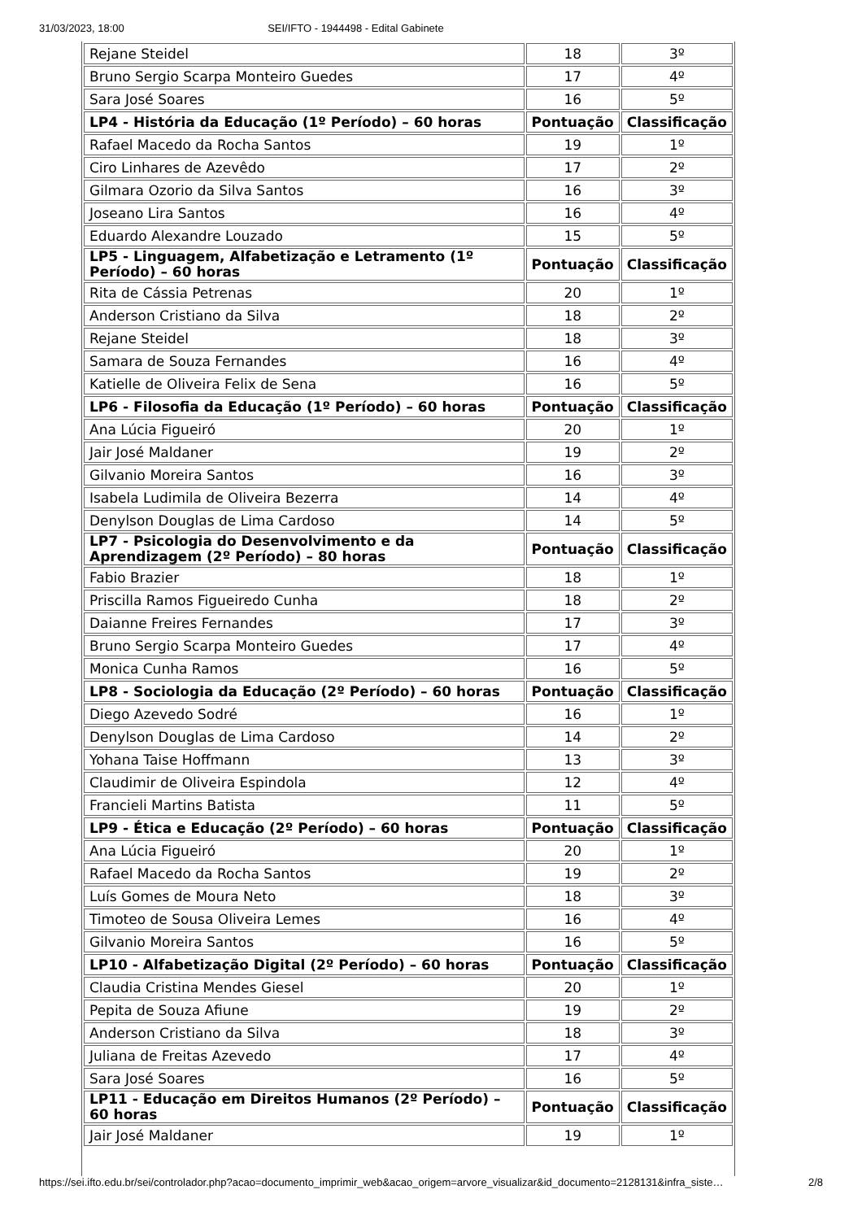31/03/2023, 18:00 SEI/IFTO - 1944498 - Edital Gabinete
| Rejane Steidel | 18 | 3º |
| Bruno Sergio Scarpa Monteiro Guedes | 17 | 4º |
| Sara José Soares | 16 | 5º |
| LP4 - História da Educação (1º Período) – 60 horas | Pontuação | Classificação |
| Rafael Macedo da Rocha Santos | 19 | 1º |
| Ciro Linhares de Azevêdo | 17 | 2º |
| Gilmara Ozorio da Silva Santos | 16 | 3º |
| Joseano Lira Santos | 16 | 4º |
| Eduardo Alexandre Louzado | 15 | 5º |
| LP5 - Linguagem, Alfabetização e Letramento (1º Período) – 60 horas | Pontuação | Classificação |
| Rita de Cássia Petrenas | 20 | 1º |
| Anderson Cristiano da Silva | 18 | 2º |
| Rejane Steidel | 18 | 3º |
| Samara de Souza Fernandes | 16 | 4º |
| Katielle de Oliveira Felix de Sena | 16 | 5º |
| LP6 - Filosofia da Educação (1º Período) – 60 horas | Pontuação | Classificação |
| Ana Lúcia Figueiró | 20 | 1º |
| Jair José Maldaner | 19 | 2º |
| Gilvanio Moreira Santos | 16 | 3º |
| Isabela Ludimila de Oliveira Bezerra | 14 | 4º |
| Denylson Douglas de Lima Cardoso | 14 | 5º |
| LP7 - Psicologia do Desenvolvimento e da Aprendizagem (2º Período) – 80 horas | Pontuação | Classificação |
| Fabio Brazier | 18 | 1º |
| Priscilla Ramos Figueiredo Cunha | 18 | 2º |
| Daianne Freires Fernandes | 17 | 3º |
| Bruno Sergio Scarpa Monteiro Guedes | 17 | 4º |
| Monica Cunha Ramos | 16 | 5º |
| LP8 - Sociologia da Educação (2º Período) – 60 horas | Pontuação | Classificação |
| Diego Azevedo Sodré | 16 | 1º |
| Denylson Douglas de Lima Cardoso | 14 | 2º |
| Yohana Taise Hoffmann | 13 | 3º |
| Claudimir de Oliveira Espindola | 12 | 4º |
| Francieli Martins Batista | 11 | 5º |
| LP9 - Ética e Educação (2º Período) – 60 horas | Pontuação | Classificação |
| Ana Lúcia Figueiró | 20 | 1º |
| Rafael Macedo da Rocha Santos | 19 | 2º |
| Luís Gomes de Moura Neto | 18 | 3º |
| Timoteo de Sousa Oliveira Lemes | 16 | 4º |
| Gilvanio Moreira Santos | 16 | 5º |
| LP10 - Alfabetização Digital (2º Período) – 60 horas | Pontuação | Classificação |
| Claudia Cristina Mendes Giesel | 20 | 1º |
| Pepita de Souza Afiune | 19 | 2º |
| Anderson Cristiano da Silva | 18 | 3º |
| Juliana de Freitas Azevedo | 17 | 4º |
| Sara José Soares | 16 | 5º |
| LP11 - Educação em Direitos Humanos (2º Período) – 60 horas | Pontuação | Classificação |
| Jair José Maldaner | 19 | 1º |
https://sei.ifto.edu.br/sei/controlador.php?acao=documento_imprimir_web&acao_origem=arvore_visualizar&id_documento=2128131&infra_siste… 2/8